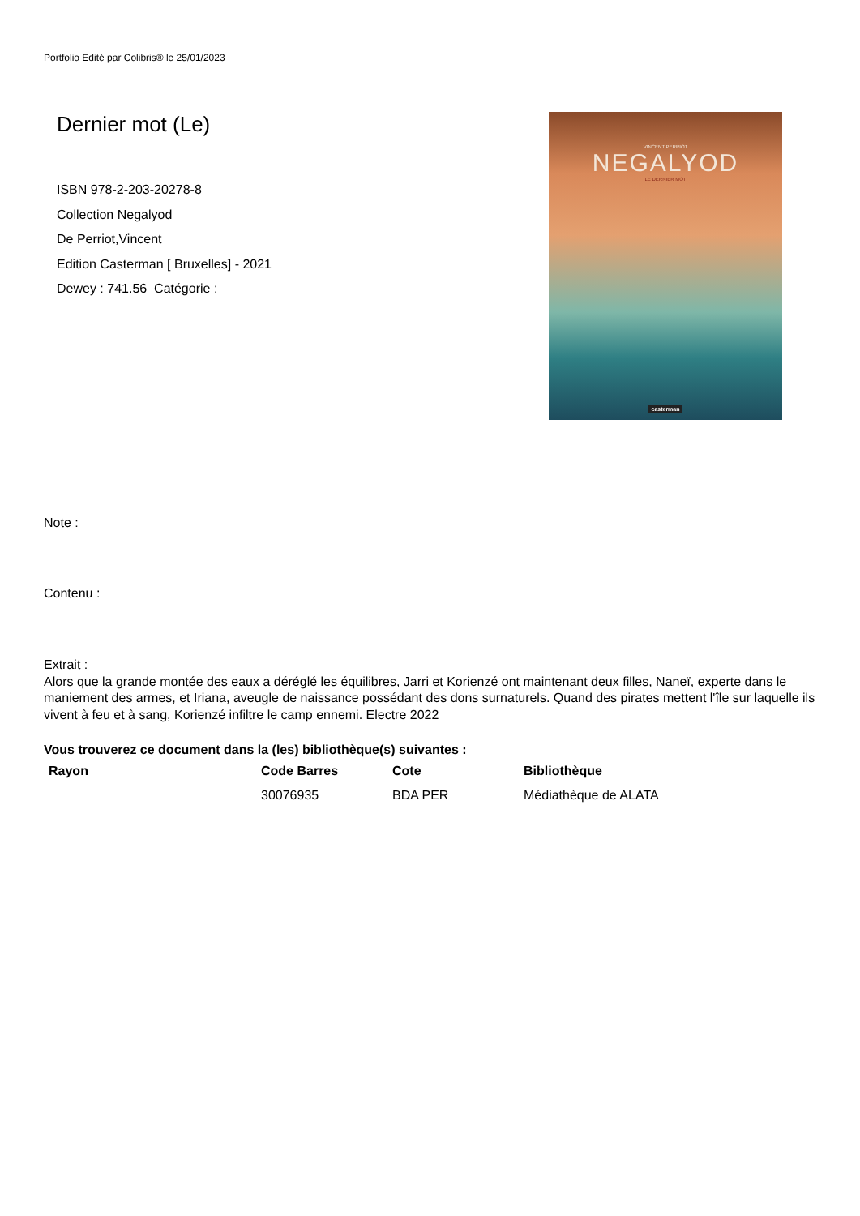Portfolio Edité par Colibris® le 25/01/2023
Dernier mot (Le)
ISBN 978-2-203-20278-8
Collection Negalyod
De Perriot,Vincent
Edition Casterman [ Bruxelles] - 2021
Dewey : 741.56 Catégorie :
VINCENT PERRIOT
NEGALYOD
LE DERNIER MOT
casterman
Note :
Contenu :
Extrait :
Alors que la grande montée des eaux a déréglé les équilibres, Jarri et Korienzé ont maintenant deux filles, Naneï, experte dans le maniement des armes, et Iriana, aveugle de naissance possédant des dons surnaturels. Quand des pirates mettent l'île sur laquelle ils vivent à feu et à sang, Korienzé infiltre le camp ennemi. Electre 2022
Vous trouverez ce document dans la (les) bibliothèque(s) suivantes :
| Rayon | Code Barres | Cote | Bibliothèque |
| --- | --- | --- | --- |
| | 30076935 | BDA PER | Médiathèque de ALATA |